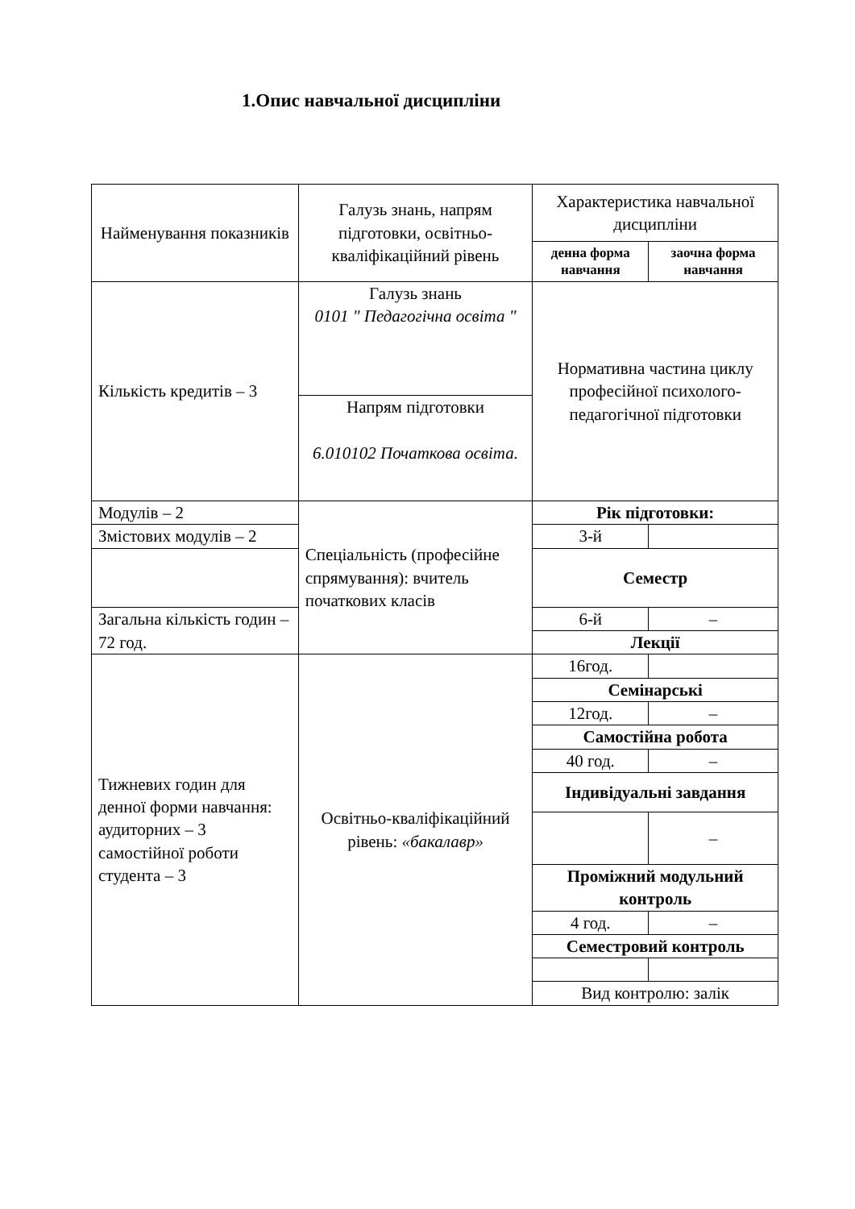1.Опис навчальної дисципліни
| Найменування показників | Галузь знань, напрям підготовки, освітньо-кваліфікаційний рівень | Характеристика навчальної дисципліни | |
| --- | --- | --- | --- |
| | | денна форма навчання | заочна форма навчання |
| Кількість кредитів – 3 | Галузь знань 0101 " Педагогічна освіта " | Нормативна частина циклу професійної психолого-педагогічної підготовки | |
| | Напрям підготовки 6.010102 Початкова освіта. | | |
| Модулів – 2 | Спеціальність (професійне спрямування): вчитель початкових класів | Рік підготовки: | |
| Змістових модулів – 2 | | 3-й | |
| | | Семестр | |
| Загальна кількість годин – 72 год. | | 6-й | – |
| | | Лекції | |
| Тижневих годин для денної форми навчання: аудиторних – 3 самостійної роботи студента – 3 | Освітньо-кваліфікаційний рівень: «бакалавр» | 16год. | |
| | | Семінарські | |
| | | 12год. | – |
| | | Самостійна робота | |
| | | 40 год. | – |
| | | Індивідуальні завдання | |
| | | | – |
| | | Проміжний модульний контроль | |
| | | 4 год. | – |
| | | Семестровий контроль | |
| | | Вид контролю: залік | |